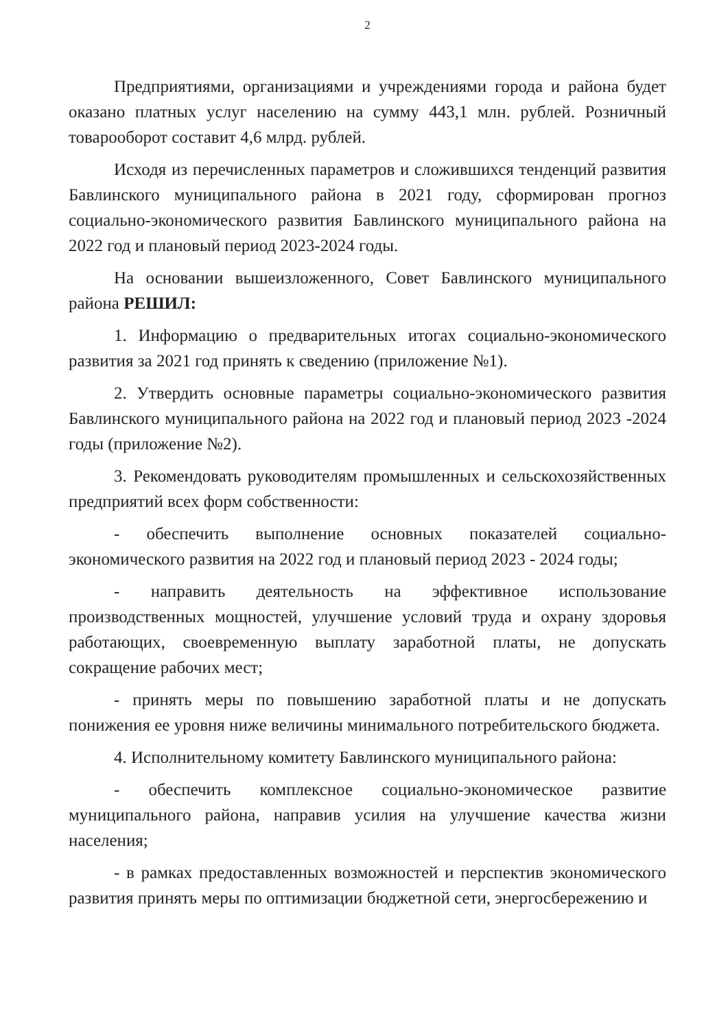2
Предприятиями, организациями и учреждениями города и района будет оказано платных услуг населению на сумму 443,1 млн. рублей. Розничный товарооборот составит 4,6 млрд. рублей.
Исходя из перечисленных параметров и сложившихся тенденций развития Бавлинского муниципального района в 2021 году, сформирован прогноз социально-экономического развития Бавлинского муниципального района на 2022 год и плановый период 2023-2024 годы.
На основании вышеизложенного, Совет Бавлинского муниципального района РЕШИЛ:
1. Информацию о предварительных итогах социально-экономического развития за 2021 год принять к сведению (приложение №1).
2. Утвердить основные параметры социально-экономического развития Бавлинского муниципального района на 2022 год и плановый период 2023 -2024 годы (приложение №2).
3. Рекомендовать руководителям промышленных и сельскохозяйственных предприятий всех форм собственности:
- обеспечить выполнение основных показателей социально-экономического развития на 2022 год и плановый период 2023 - 2024 годы;
- направить деятельность на эффективное использование производственных мощностей, улучшение условий труда и охрану здоровья работающих, своевременную выплату заработной платы, не допускать сокращение рабочих мест;
- принять меры по повышению заработной платы и не допускать понижения ее уровня ниже величины минимального потребительского бюджета.
4. Исполнительному комитету Бавлинского муниципального района:
- обеспечить комплексное социально-экономическое развитие муниципального района, направив усилия на улучшение качества жизни населения;
- в рамках предоставленных возможностей и перспектив экономического развития принять меры по оптимизации бюджетной сети, энергосбережению и